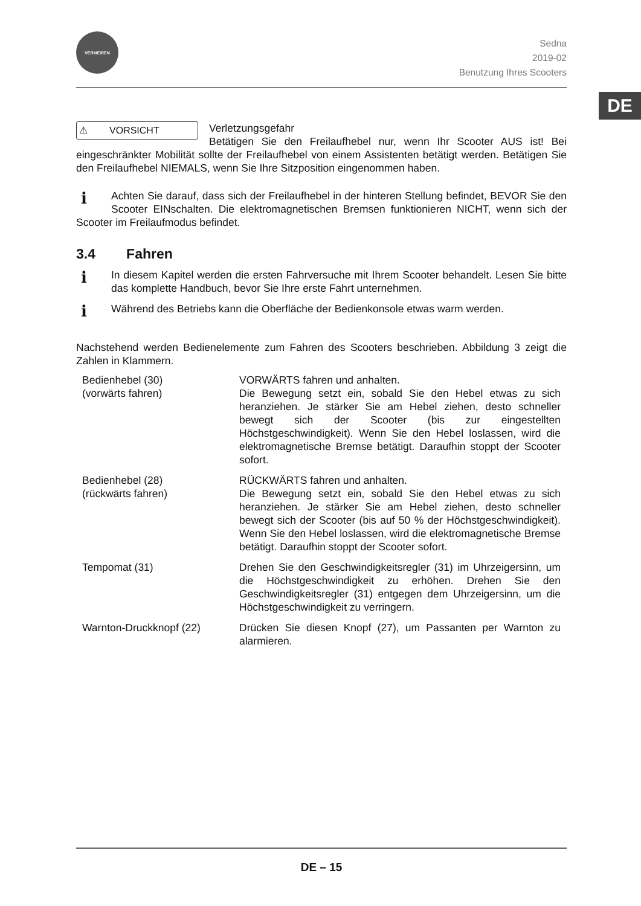DE
VERMEIREN
Sedna
2019-02
Benutzung Ihres Scooters
⚠ VORSICHT
Verletzungsgefahr
Betätigen Sie den Freilaufhebel nur, wenn Ihr Scooter AUS ist! Bei eingeschränkter Mobilität sollte der Freilaufhebel von einem Assistenten betätigt werden. Betätigen Sie den Freilaufhebel NIEMALS, wenn Sie Ihre Sitzposition eingenommen haben.
i
Achten Sie darauf, dass sich der Freilaufhebel in der hinteren Stellung befindet, BEVOR Sie den Scooter EINschalten. Die elektromagnetischen Bremsen funktionieren NICHT, wenn sich der Scooter im Freilaufmodus befindet.
3.4 Fahren
i
In diesem Kapitel werden die ersten Fahrversuche mit Ihrem Scooter behandelt. Lesen Sie bitte das komplette Handbuch, bevor Sie Ihre erste Fahrt unternehmen.
i
Während des Betriebs kann die Oberfläche der Bedienkonsole etwas warm werden.
Nachstehend werden Bedienelemente zum Fahren des Scooters beschrieben. Abbildung 3 zeigt die Zahlen in Klammern.
| Bedienhebel (30) (vorwärts fahren) | VORWÄRTS fahren und anhalten. Die Bewegung setzt ein, sobald Sie den Hebel etwas zu sich heranziehen. Je stärker Sie am Hebel ziehen, desto schneller bewegt sich der Scooter (bis zur eingestellten Höchstgeschwindigkeit). Wenn Sie den Hebel loslassen, wird die elektromagnetische Bremse betätigt. Daraufhin stoppt der Scooter sofort. |
| Bedienhebel (28) (rückwärts fahren) | RÜCKWÄRTS fahren und anhalten. Die Bewegung setzt ein, sobald Sie den Hebel etwas zu sich heranziehen. Je stärker Sie am Hebel ziehen, desto schneller bewegt sich der Scooter (bis auf 50 % der Höchstgeschwindigkeit). Wenn Sie den Hebel loslassen, wird die elektromagnetische Bremse betätigt. Daraufhin stoppt der Scooter sofort. |
| Tempomat (31) | Drehen Sie den Geschwindigkeitsregler (31) im Uhrzeigersinn, um die Höchstgeschwindigkeit zu erhöhen. Drehen Sie den Geschwindigkeitsregler (31) entgegen dem Uhrzeigersinn, um die Höchstgeschwindigkeit zu verringern. |
| Warnton-Druckknopf (22) | Drücken Sie diesen Knopf (27), um Passanten per Warnton zu alarmieren. |
DE – 15